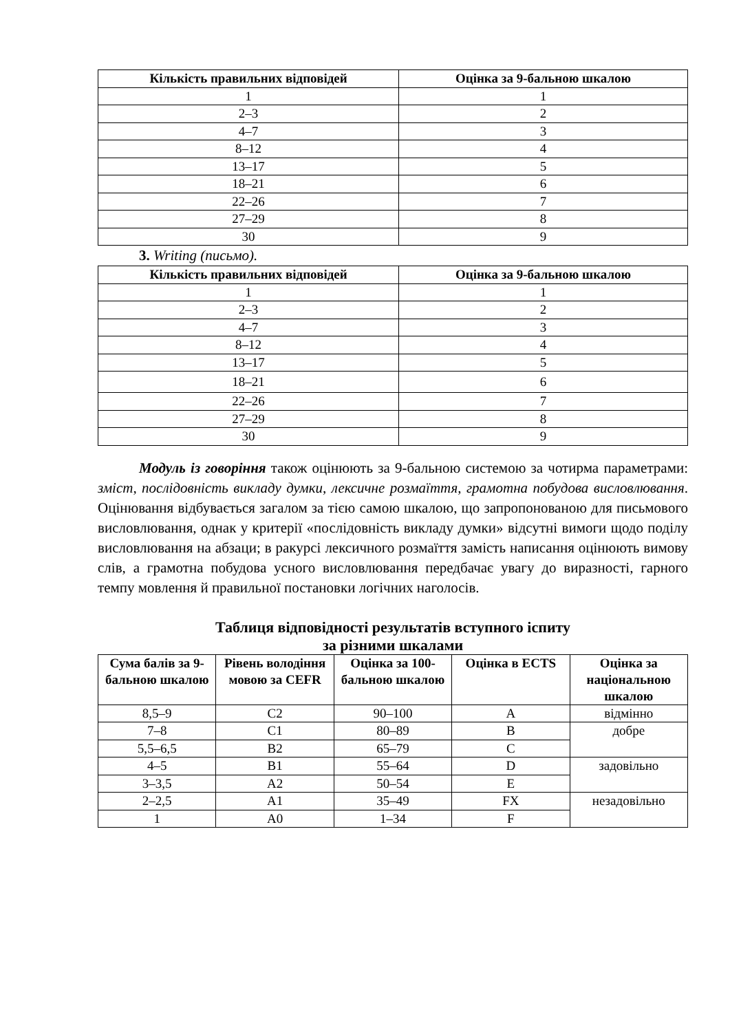| Кількість правильних відповідей | Оцінка за 9-бальною шкалою |
| --- | --- |
| 1 | 1 |
| 2–3 | 2 |
| 4–7 | 3 |
| 8–12 | 4 |
| 13–17 | 5 |
| 18–21 | 6 |
| 22–26 | 7 |
| 27–29 | 8 |
| 30 | 9 |
3. Writing (письмо).
| Кількість правильних відповідей | Оцінка за 9-бальною шкалою |
| --- | --- |
| 1 | 1 |
| 2–3 | 2 |
| 4–7 | 3 |
| 8–12 | 4 |
| 13–17 | 5 |
| 18–21 | 6 |
| 22–26 | 7 |
| 27–29 | 8 |
| 30 | 9 |
Модуль із говоріння також оцінюють за 9-бальною системою за чотирма параметрами: зміст, послідовність викладу думки, лексичне розмаїття, грамотна побудова висловлювання. Оцінювання відбувається загалом за тією самою шкалою, що запропонованою для письмового висловлювання, однак у критерії «послідовність викладу думки» відсутні вимоги щодо поділу висловлювання на абзаци; в ракурсі лексичного розмаїття замість написання оцінюють вимову слів, а грамотна побудова усного висловлювання передбачає увагу до виразності, гарного темпу мовлення й правильної постановки логічних наголосів.
Таблиця відповідності результатів вступного іспиту
за різними шкалами
| Сума балів за 9-бальною шкалою | Рівень володіння мовою за CEFR | Оцінка за 100-бальною шкалою | Оцінка в ECTS | Оцінка за національною шкалою |
| --- | --- | --- | --- | --- |
| 8,5–9 | C2 | 90–100 | A | відмінно |
| 7–8 | C1 | 80–89 | B | добре |
| 5,5–6,5 | B2 | 65–79 | C | |
| 4–5 | B1 | 55–64 | D | задовільно |
| 3–3,5 | A2 | 50–54 | E | |
| 2–2,5 | A1 | 35–49 | FX | незадовільно |
| 1 | A0 | 1–34 | F | |